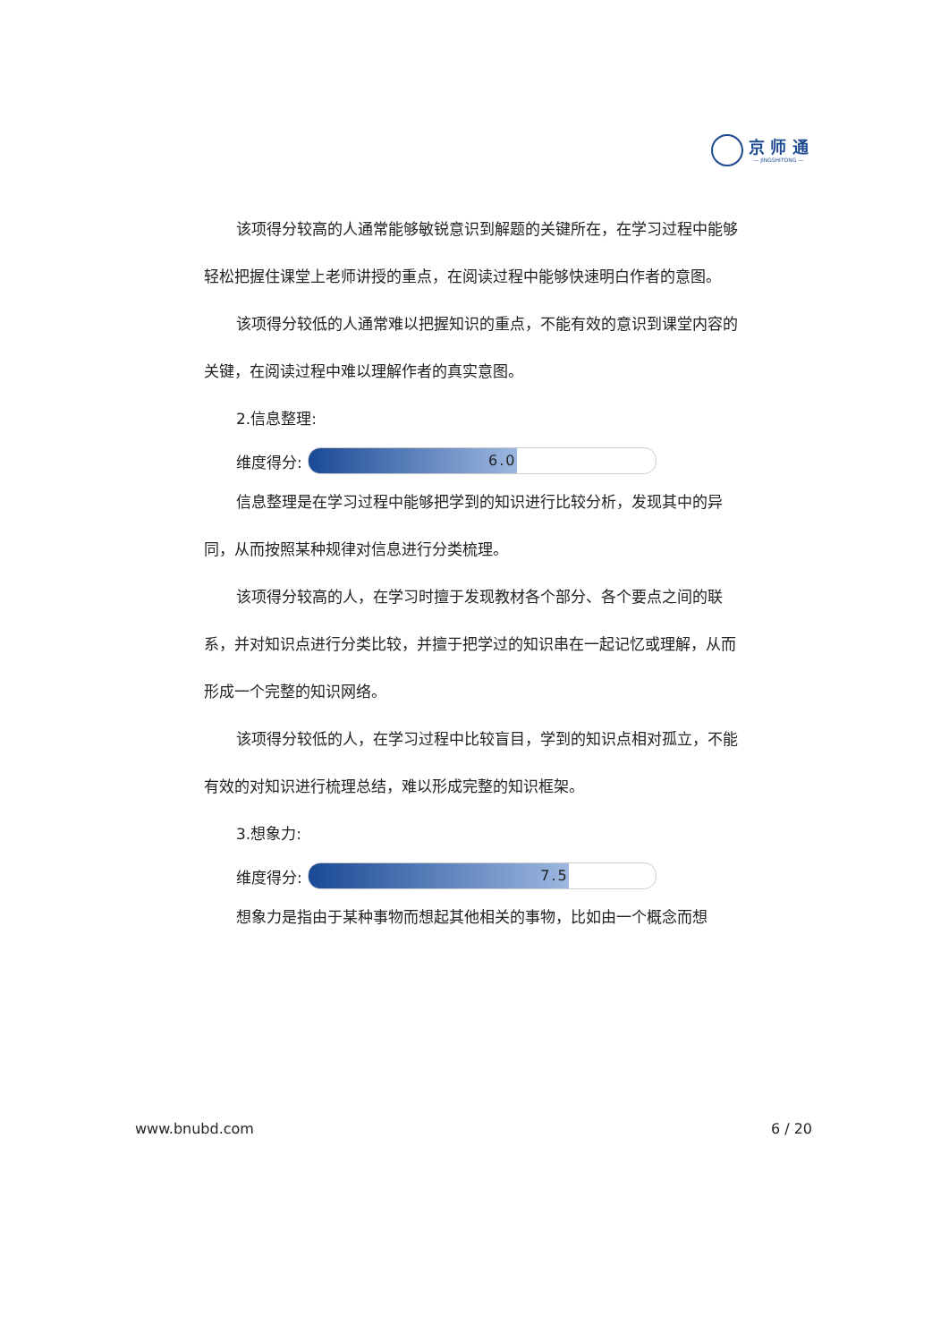京 师 通
— JINGSHITONG —
该项得分较高的人通常能够敏锐意识到解题的关键所在，在学习过程中能够轻松把握住课堂上老师讲授的重点，在阅读过程中能够快速明白作者的意图。
该项得分较低的人通常难以把握知识的重点，不能有效的意识到课堂内容的关键，在阅读过程中难以理解作者的真实意图。
2.信息整理:
维度得分:
6.0
信息整理是在学习过程中能够把学到的知识进行比较分析，发现其中的异同，从而按照某种规律对信息进行分类梳理。
该项得分较高的人，在学习时擅于发现教材各个部分、各个要点之间的联系，并对知识点进行分类比较，并擅于把学过的知识串在一起记忆或理解，从而形成一个完整的知识网络。
该项得分较低的人，在学习过程中比较盲目，学到的知识点相对孤立，不能有效的对知识进行梳理总结，难以形成完整的知识框架。
3.想象力:
维度得分:
7.5
想象力是指由于某种事物而想起其他相关的事物，比如由一个概念而想
www.bnubd.com 6 / 20